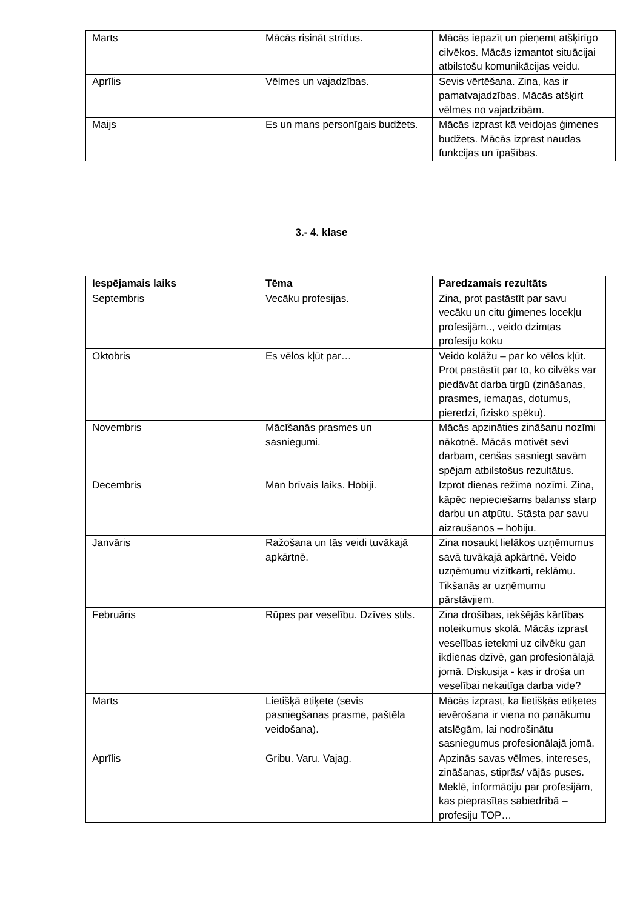| Marts | Mācās risināt strīdus. | Mācās iepazīt un pieņemt atšķirīgo cilvēkos. Mācās izmantot situācijai atbilstošu komunikācijas veidu. |
| Aprīlis | Vēlmes un vajadzības. | Sevis vērtēšana. Zina, kas ir pamatvajadzības. Mācās atšķirt vēlmes no vajadzībām. |
| Maijs | Es un mans personīgais budžets. | Mācās izprast kā veidojas ģimenes budžets. Mācās izprast naudas funkcijas un īpašības. |
3.- 4. klase
| Iespējamais laiks | Tēma | Paredzamais rezultāts |
| --- | --- | --- |
| Septembris | Vecāku profesijas. | Zina, prot pastāstīt par savu vecāku un citu ģimenes locekļu profesijām.., veido dzimtas profesiju koku |
| Oktobris | Es vēlos kļūt par… | Veido kolāžu – par ko vēlos kļūt. Prot pastāstīt par to, ko cilvēks var piedāvāt darba tirgū (zināšanas, prasmes, iemaņas, dotumus, pieredzi, fizisko spēku). |
| Novembris | Mācīšanās prasmes un sasniegumi. | Mācās apzināties zināšanu nozīmi nākotnē. Mācās motivēt sevi darbam, cenšas sasniegt savām spējam atbilstošus rezultātus. |
| Decembris | Man brīvais laiks. Hobiji. | Izprot dienas režīma nozīmi. Zina, kāpēc nepieciešams balanss starp darbu un atpūtu. Stāsta par savu aizraušanos – hobiju. |
| Janvāris | Ražošana un tās veidi tuvākajā apkārtnē. | Zina nosaukt lielākos uzņēmumus savā tuvākajā apkārtnē. Veido uzņēmumu vizītkarti, reklāmu. Tikšanās ar uzņēmumu pārstāvjiem. |
| Februāris | Rūpes par veselību. Dzīves stils. | Zina drošības, iekšējās kārtības noteikumus skolā. Mācās izprast veselības ietekmi uz cilvēku gan ikdienas dzīvē, gan profesionālajā jomā. Diskusija - kas ir droša un veselībai nekaitīga darba vide? |
| Marts | Lietišķā etiķete (sevis pasniegšanas prasme, paštēla veidošana). | Mācās izprast, ka lietišķās etiķetes ievērošana ir viena no panākumu atslēgām, lai nodrošinātu sasniegumus profesionālajā jomā. |
| Aprīlis | Gribu. Varu. Vajag. | Apzinās savas vēlmes, intereses, zināšanas, stiprās/ vājās puses. Meklē, informāciju par profesijām, kas pieprasītas sabiedrībā – profesiju TOP… |